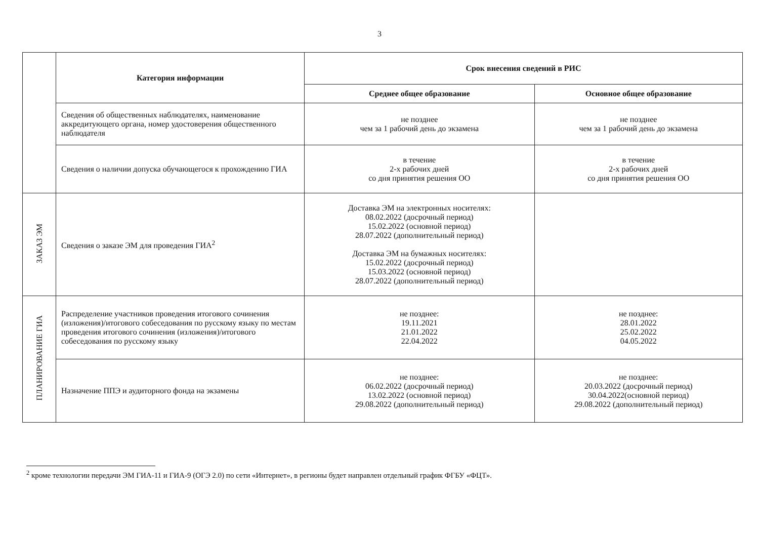3
| | Категория информации | Срок внесения сведений в РИС | |
| | | Среднее общее образование | Основное общее образование |
| | Сведения об общественных наблюдателях, наименование аккредитующего органа, номер удостоверения общественного наблюдателя | не позднее чем за 1 рабочий день до экзамена | не позднее чем за 1 рабочий день до экзамена |
| | Сведения о наличии допуска обучающегося к прохождению ГИА | в течение 2-х рабочих дней со дня принятия решения ОО | в течение 2-х рабочих дней со дня принятия решения ОО |
| ЗАКАЗ ЭМ | Сведения о заказе ЭМ для проведения ГИА<sup>2</sup> | Доставка ЭМ на электронных носителях: 08.02.2022 (досрочный период) 15.02.2022 (основной период) 28.07.2022 (дополнительный период) Доставка ЭМ на бумажных носителях: 15.02.2022 (досрочный период) 15.03.2022 (основной период) 28.07.2022 (дополнительный период) | |
| ПЛАНИРОВАНИЕ ГИА | Распределение участников проведения итогового сочинения (изложения)/итогового собеседования по русскому языку по местам проведения итогового сочинения (изложения)/итогового собеседования по русскому языку | не позднее: 19.11.2021 21.01.2022 22.04.2022 | не позднее: 28.01.2022 25.02.2022 04.05.2022 |
| | Назначение ППЭ и аудиторного фонда на экзамены | не позднее: 06.02.2022 (досрочный период) 13.02.2022 (основной период) 29.08.2022 (дополнительный период) | не позднее: 20.03.2022 (досрочный период) 30.04.2022(основной период) 29.08.2022 (дополнительный период) |
<sup>2</sup> кроме технологии передачи ЭМ ГИА-11 и ГИА-9 (ОГЭ 2.0) по сети «Интернет», в регионы будет направлен отдельный график ФГБУ «ФЦТ».